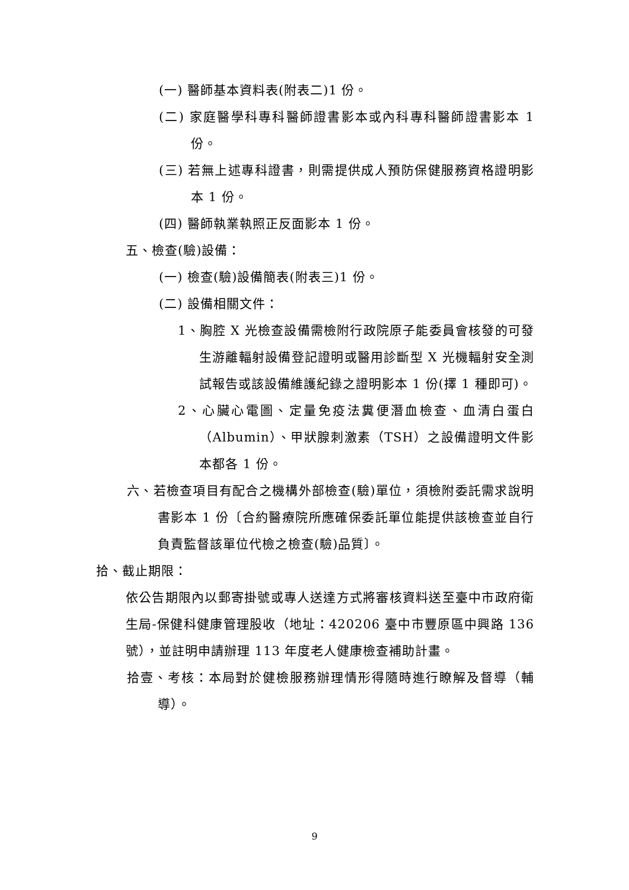(一) 醫師基本資料表(附表二)1 份。
(二) 家庭醫學科專科醫師證書影本或內科專科醫師證書影本 1 份。
(三) 若無上述專科證書，則需提供成人預防保健服務資格證明影本 1 份。
(四) 醫師執業執照正反面影本 1 份。
五、檢查(驗)設備：
(一) 檢查(驗)設備簡表(附表三)1 份。
(二) 設備相關文件：
1、胸腔 X 光檢查設備需檢附行政院原子能委員會核發的可發生游離輻射設備登記證明或醫用診斷型 X 光機輻射安全測試報告或該設備維護紀錄之證明影本 1 份(擇 1 種即可)。
2、心臟心電圖、定量免疫法糞便潛血檢查、血清白蛋白（Albumin）、甲狀腺刺激素（TSH）之設備證明文件影本都各 1 份。
六、若檢查項目有配合之機構外部檢查(驗)單位，須檢附委託需求說明書影本 1 份〔合約醫療院所應確保委託單位能提供該檢查並自行負責監督該單位代檢之檢查(驗)品質〕。
拾、截止期限：
依公告期限內以郵寄掛號或專人送達方式將審核資料送至臺中市政府衛生局-保健科健康管理股收（地址：420206 臺中市豐原區中興路 136 號），並註明申請辦理 113 年度老人健康檢查補助計畫。
拾壹、考核：本局對於健檢服務辦理情形得隨時進行瞭解及督導（輔導）。
9